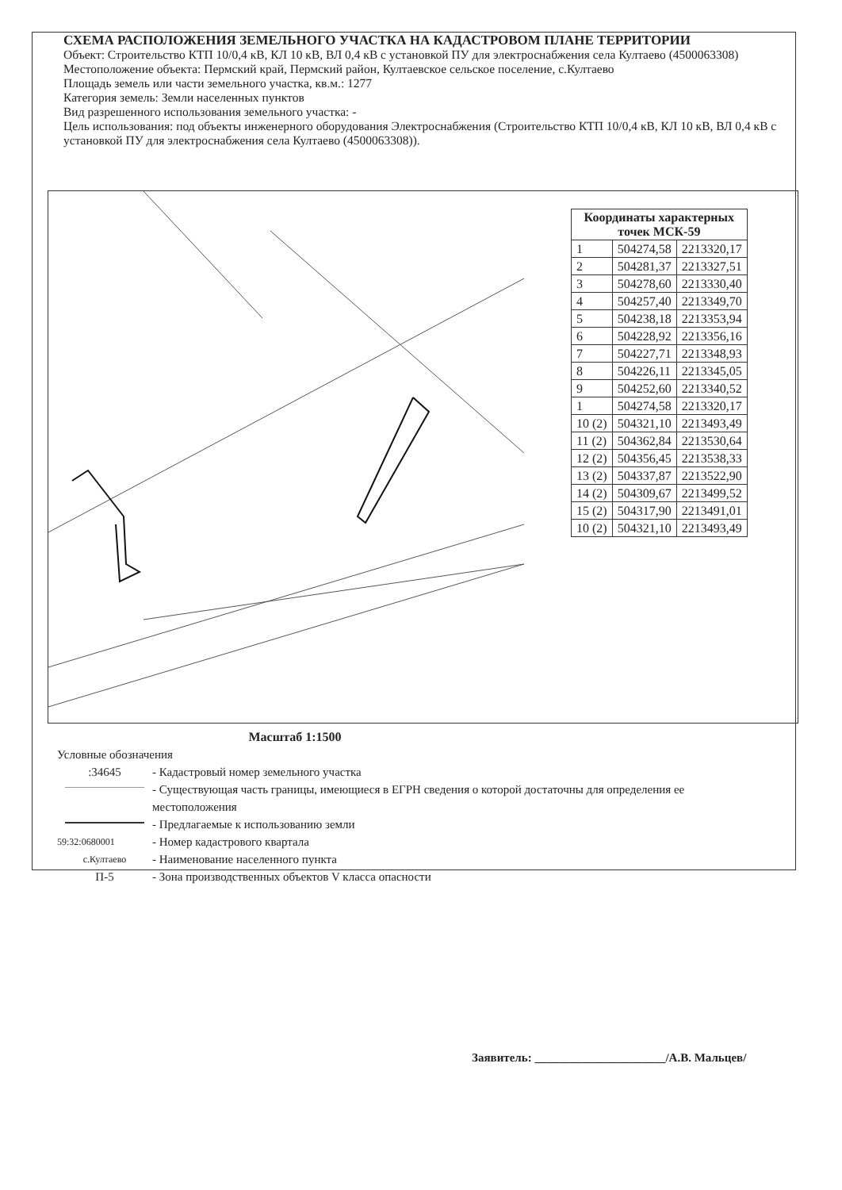СХЕМА РАСПОЛОЖЕНИЯ ЗЕМЕЛЬНОГО УЧАСТКА НА КАДАСТРОВОМ ПЛАНЕ ТЕРРИТОРИИ
Объект: Строительство КТП 10/0,4 кВ, КЛ 10 кВ, ВЛ 0,4 кВ с установкой ПУ для электроснабжения села Култаево (4500063308)
Местоположение объекта: Пермский край, Пермский район, Култаевское сельское поселение, с.Култаево
Площадь земель или части земельного участка, кв.м.: 1277
Категория земель: Земли населенных пунктов
Вид разрешенного использования земельного участка: -
Цель использования: под объекты инженерного оборудования Электроснабжения (Строительство КТП 10/0,4 кВ, КЛ 10 кВ, ВЛ 0,4 кВ с установкой ПУ для электроснабжения села Култаево (4500063308)).
| Координаты характерных точек МСК-59 | | |
| --- | --- | --- |
| 1 | 504274,58 | 2213320,17 |
| 2 | 504281,37 | 2213327,51 |
| 3 | 504278,60 | 2213330,40 |
| 4 | 504257,40 | 2213349,70 |
| 5 | 504238,18 | 2213353,94 |
| 6 | 504228,92 | 2213356,16 |
| 7 | 504227,71 | 2213348,93 |
| 8 | 504226,11 | 2213345,05 |
| 9 | 504252,60 | 2213340,52 |
| 1 | 504274,58 | 2213320,17 |
| 10 (2) | 504321,10 | 2213493,49 |
| 11 (2) | 504362,84 | 2213530,64 |
| 12 (2) | 504356,45 | 2213538,33 |
| 13 (2) | 504337,87 | 2213522,90 |
| 14 (2) | 504309,67 | 2213499,52 |
| 15 (2) | 504317,90 | 2213491,01 |
| 10 (2) | 504321,10 | 2213493,49 |
Масштаб 1:1500
Условные обозначения
:34645
- Кадастровый номер земельного участка
- Существующая часть границы, имеющиеся в ЕГРН сведения о которой достаточны для определения ее местоположения
- Предлагаемые к использованию земли
59:32:0680001
- Номер кадастрового квартала
с.Култаево
- Наименование населенного пункта
П-5
- Зона производственных объектов V класса опасности
Заявитель: ______________________/А.В. Мальцев/